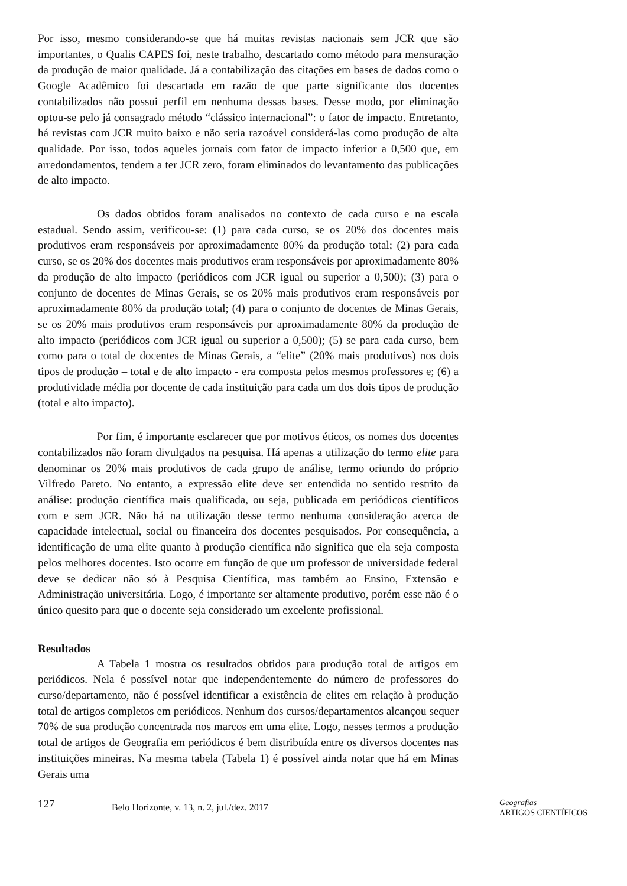Por isso, mesmo considerando-se que há muitas revistas nacionais sem JCR que são importantes, o Qualis CAPES foi, neste trabalho, descartado como método para mensuração da produção de maior qualidade. Já a contabilização das citações em bases de dados como o Google Acadêmico foi descartada em razão de que parte significante dos docentes contabilizados não possui perfil em nenhuma dessas bases. Desse modo, por eliminação optou-se pelo já consagrado método “clássico internacional”: o fator de impacto. Entretanto, há revistas com JCR muito baixo e não seria razoável considerá-las como produção de alta qualidade. Por isso, todos aqueles jornais com fator de impacto inferior a 0,500 que, em arredondamentos, tendem a ter JCR zero, foram eliminados do levantamento das publicações de alto impacto.
Os dados obtidos foram analisados no contexto de cada curso e na escala estadual. Sendo assim, verificou-se: (1) para cada curso, se os 20% dos docentes mais produtivos eram responsáveis por aproximadamente 80% da produção total; (2) para cada curso, se os 20% dos docentes mais produtivos eram responsáveis por aproximadamente 80% da produção de alto impacto (periódicos com JCR igual ou superior a 0,500); (3) para o conjunto de docentes de Minas Gerais, se os 20% mais produtivos eram responsáveis por aproximadamente 80% da produção total; (4) para o conjunto de docentes de Minas Gerais, se os 20% mais produtivos eram responsáveis por aproximadamente 80% da produção de alto impacto (periódicos com JCR igual ou superior a 0,500); (5) se para cada curso, bem como para o total de docentes de Minas Gerais, a “elite” (20% mais produtivos) nos dois tipos de produção – total e de alto impacto - era composta pelos mesmos professores e; (6) a produtividade média por docente de cada instituição para cada um dos dois tipos de produção (total e alto impacto).
Por fim, é importante esclarecer que por motivos éticos, os nomes dos docentes contabilizados não foram divulgados na pesquisa. Há apenas a utilização do termo elite para denominar os 20% mais produtivos de cada grupo de análise, termo oriundo do próprio Vilfredo Pareto. No entanto, a expressão elite deve ser entendida no sentido restrito da análise: produção científica mais qualificada, ou seja, publicada em periódicos científicos com e sem JCR. Não há na utilização desse termo nenhuma consideração acerca de capacidade intelectual, social ou financeira dos docentes pesquisados. Por consequência, a identificação de uma elite quanto à produção científica não significa que ela seja composta pelos melhores docentes. Isto ocorre em função de que um professor de universidade federal deve se dedicar não só à Pesquisa Científica, mas também ao Ensino, Extensão e Administração universitária. Logo, é importante ser altamente produtivo, porém esse não é o único quesito para que o docente seja considerado um excelente profissional.
Resultados
A Tabela 1 mostra os resultados obtidos para produção total de artigos em periódicos. Nela é possível notar que independentemente do número de professores do curso/departamento, não é possível identificar a existência de elites em relação à produção total de artigos completos em periódicos. Nenhum dos cursos/departamentos alcançou sequer 70% de sua produção concentrada nos marcos em uma elite. Logo, nesses termos a produção total de artigos de Geografia em periódicos é bem distribuída entre os diversos docentes nas instituições mineiras. Na mesma tabela (Tabela 1) é possível ainda notar que há em Minas Gerais uma
127 Belo Horizonte, v. 13, n. 2, jul./dez. 2017 Geografias
ARTIGOS CIENTÍFICOS